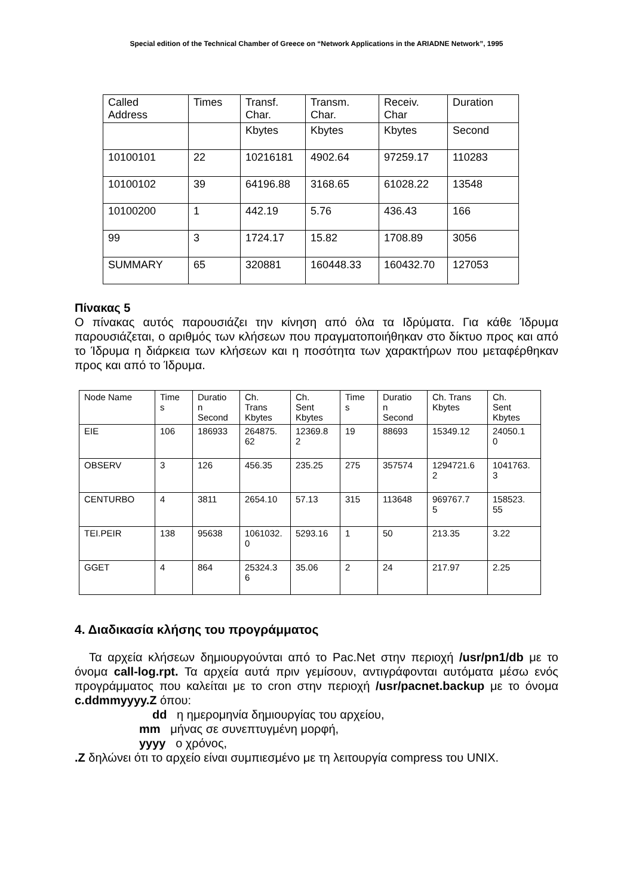Special edition of the Technical Chamber of Greece on “Network Applications in the ARIADNE Network”, 1995
| Called Address | Times | Transf. Char. | Transm. Char. | Receiv. Char | Duration |
| | | Kbytes | Kbytes | Kbytes | Second |
| 10100101 | 22 | 10216181 | 4902.64 | 97259.17 | 110283 |
| 10100102 | 39 | 64196.88 | 3168.65 | 61028.22 | 13548 |
| 10100200 | 1 | 442.19 | 5.76 | 436.43 | 166 |
| 99 | 3 | 1724.17 | 15.82 | 1708.89 | 3056 |
| SUMMARY | 65 | 320881 | 160448.33 | 160432.70 | 127053 |
Πίνακας 5
Ο πίνακας αυτός παρουσιάζει την κίνηση από όλα τα Ιδρύματα. Για κάθε Ίδρυμα παρουσιάζεται, ο αριθμός των κλήσεων που πραγματοποιήθηκαν στο δίκτυο προς και από το Ίδρυμα η διάρκεια των κλήσεων και η ποσότητα των χαρακτήρων που μεταφέρθηκαν προς και από το Ίδρυμα.
| Node Name | Time s | Duratio n Second | Ch. Trans Kbytes | Ch. Sent Kbytes | Time s | Duratio n Second | Ch. Trans Kbytes | Ch. Sent Kbytes |
| EIE | 106 | 186933 | 264875. 62 | 12369.8 2 | 19 | 88693 | 15349.12 | 24050.1 0 |
| OBSERV | 3 | 126 | 456.35 | 235.25 | 275 | 357574 | 1294721.6 2 | 1041763. 3 |
| CENTURBO | 4 | 3811 | 2654.10 | 57.13 | 315 | 113648 | 969767.7 5 | 158523. 55 |
| TEI.PEIR | 138 | 95638 | 1061032. 0 | 5293.16 | 1 | 50 | 213.35 | 3.22 |
| GGET | 4 | 864 | 25324.3 6 | 35.06 | 2 | 24 | 217.97 | 2.25 |
4. Διαδικασία κλήσης του προγράμματος
Τα αρχεία κλήσεων δημιουργούνται από το Pac.Net στην περιοχή /usr/pn1/db με το όνομα call-log.rpt. Τα αρχεία αυτά πριν γεμίσουν, αντιγράφονται αυτόματα μέσω ενός προγράμματος που καλείται με το cron στην περιοχή /usr/pacnet.backup με το όνομα c.ddmmyyyy.Z όπου:
dd η ημερομηνία δημιουργίας του αρχείου,
mm μήνας σε συνεπτυγμένη μορφή,
yyyy ο χρόνος,
.Z δηλώνει ότι το αρχείο είναι συμπιεσμένο με τη λειτουργία compress του UNIX.